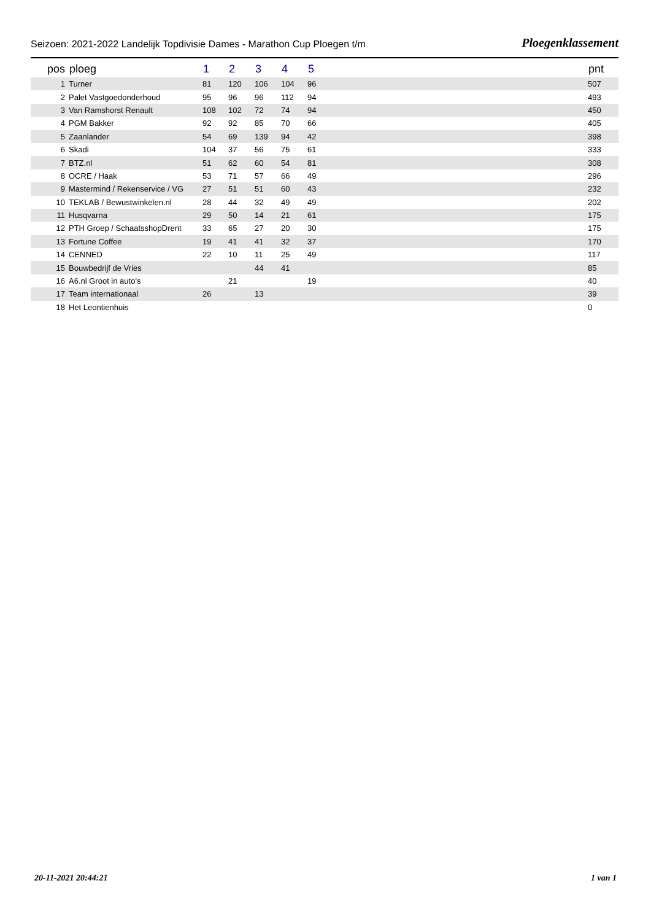Seizoen: 2021-2022 Landelijk Topdivisie Dames - Marathon Cup Ploegen t/m Ploegenklassement
| pos | ploeg | 1 | 2 | 3 | 4 | 5 | pnt |
| --- | --- | --- | --- | --- | --- | --- | --- |
| 1 | Turner | 81 | 120 | 106 | 104 | 96 | 507 |
| 2 | Palet Vastgoedonderhoud | 95 | 96 | 96 | 112 | 94 | 493 |
| 3 | Van Ramshorst Renault | 108 | 102 | 72 | 74 | 94 | 450 |
| 4 | PGM Bakker | 92 | 92 | 85 | 70 | 66 | 405 |
| 5 | Zaanlander | 54 | 69 | 139 | 94 | 42 | 398 |
| 6 | Skadi | 104 | 37 | 56 | 75 | 61 | 333 |
| 7 | BTZ.nl | 51 | 62 | 60 | 54 | 81 | 308 |
| 8 | OCRE / Haak | 53 | 71 | 57 | 66 | 49 | 296 |
| 9 | Mastermind / Rekenservice / VG | 27 | 51 | 51 | 60 | 43 | 232 |
| 10 | TEKLAB / Bewustwinkelen.nl | 28 | 44 | 32 | 49 | 49 | 202 |
| 11 | Husqvarna | 29 | 50 | 14 | 21 | 61 | 175 |
| 12 | PTH Groep / SchaatsshopDrent | 33 | 65 | 27 | 20 | 30 | 175 |
| 13 | Fortune Coffee | 19 | 41 | 41 | 32 | 37 | 170 |
| 14 | CENNED | 22 | 10 | 11 | 25 | 49 | 117 |
| 15 | Bouwbedrijf de Vries | | | 44 | 41 | | 85 |
| 16 | A6.nl Groot in auto's | | 21 | | | 19 | 40 |
| 17 | Team internationaal | 26 | | 13 | | | 39 |
| 18 | Het Leontienhuis | | | | | | 0 |
20-11-2021 20:44:21 1 van 1